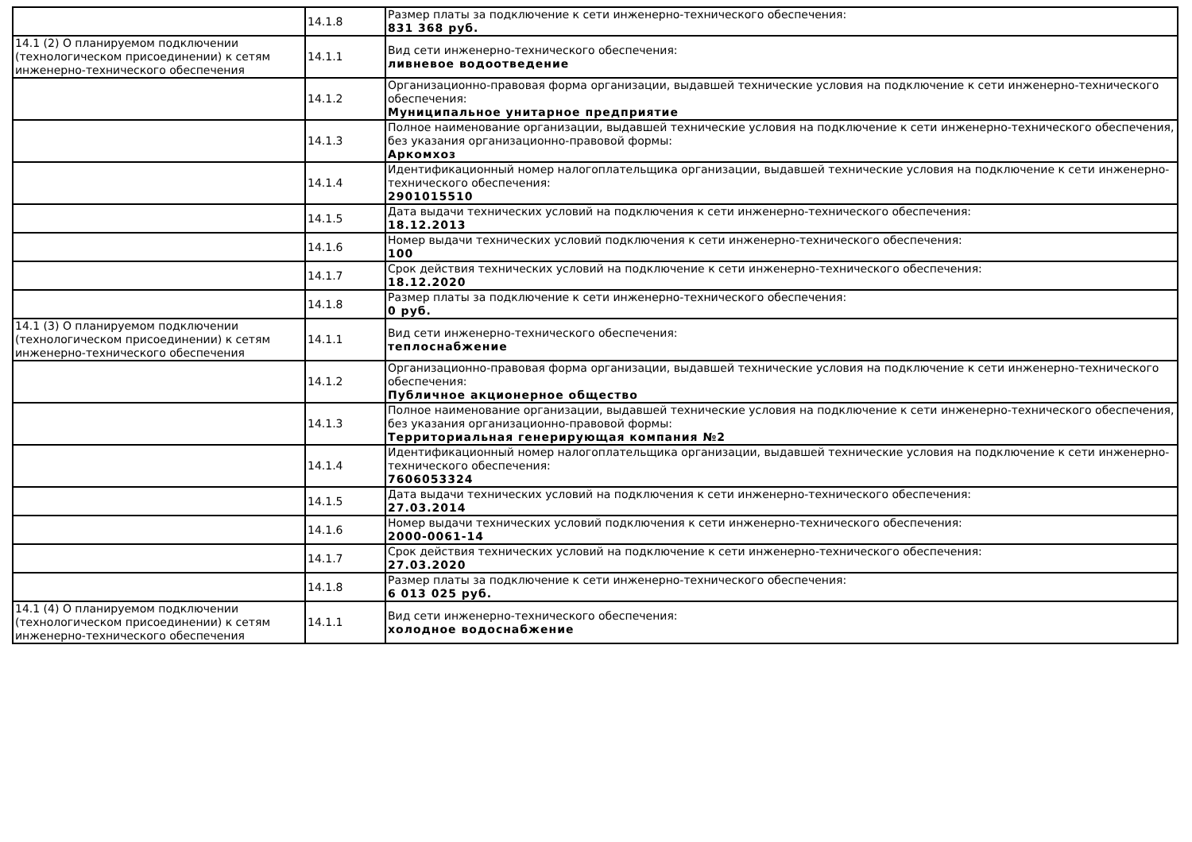| | 14.1.8 | Размер платы за подключение к сети инженерно-технического обеспечения: 831 368 руб. |
| 14.1 (2) О планируемом подключении (технологическом присоединении) к сетям инженерно-технического обеспечения | 14.1.1 | Вид сети инженерно-технического обеспечения: ливневое водоотведение |
| | 14.1.2 | Организационно-правовая форма организации, выдавшей технические условия на подключение к сети инженерно-технического обеспечения: Муниципальное унитарное предприятие |
| | 14.1.3 | Полное наименование организации, выдавшей технические условия на подключение к сети инженерно-технического обеспечения, без указания организационно-правовой формы: Аркомхоз |
| | 14.1.4 | Идентификационный номер налогоплательщика организации, выдавшей технические условия на подключение к сети инженерно-технического обеспечения: 2901015510 |
| | 14.1.5 | Дата выдачи технических условий на подключения к сети инженерно-технического обеспечения: 18.12.2013 |
| | 14.1.6 | Номер выдачи технических условий подключения к сети инженерно-технического обеспечения: 100 |
| | 14.1.7 | Срок действия технических условий на подключение к сети инженерно-технического обеспечения: 18.12.2020 |
| | 14.1.8 | Размер платы за подключение к сети инженерно-технического обеспечения: 0 руб. |
| 14.1 (3) О планируемом подключении (технологическом присоединении) к сетям инженерно-технического обеспечения | 14.1.1 | Вид сети инженерно-технического обеспечения: теплоснабжение |
| | 14.1.2 | Организационно-правовая форма организации, выдавшей технические условия на подключение к сети инженерно-технического обеспечения: Публичное акционерное общество |
| | 14.1.3 | Полное наименование организации, выдавшей технические условия на подключение к сети инженерно-технического обеспечения, без указания организационно-правовой формы: Территориальная генерирующая компания №2 |
| | 14.1.4 | Идентификационный номер налогоплательщика организации, выдавшей технические условия на подключение к сети инженерно-технического обеспечения: 7606053324 |
| | 14.1.5 | Дата выдачи технических условий на подключения к сети инженерно-технического обеспечения: 27.03.2014 |
| | 14.1.6 | Номер выдачи технических условий подключения к сети инженерно-технического обеспечения: 2000-0061-14 |
| | 14.1.7 | Срок действия технических условий на подключение к сети инженерно-технического обеспечения: 27.03.2020 |
| | 14.1.8 | Размер платы за подключение к сети инженерно-технического обеспечения: 6 013 025 руб. |
| 14.1 (4) О планируемом подключении (технологическом присоединении) к сетям инженерно-технического обеспечения | 14.1.1 | Вид сети инженерно-технического обеспечения: холодное водоснабжение |